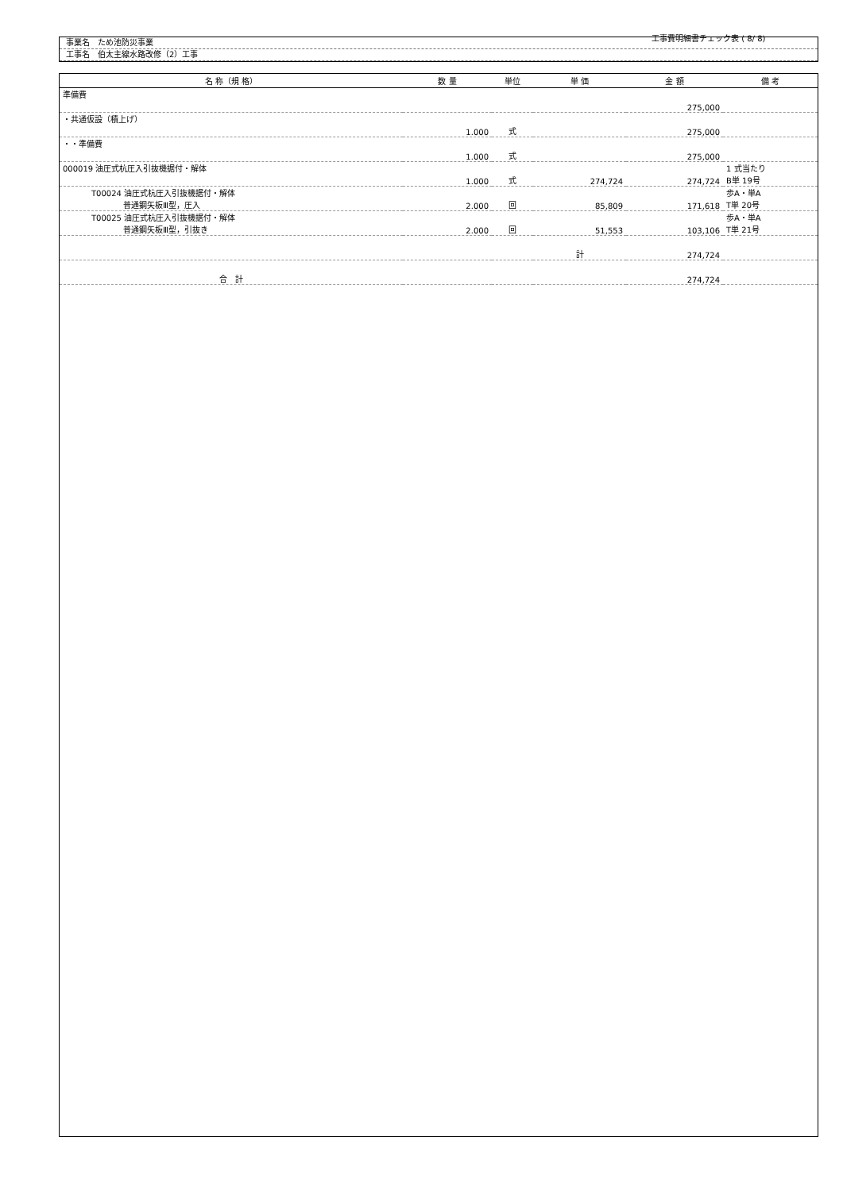工事費明細書チェック表 ( 8/ 8)
事業名　ため池防災事業
工事名　伯太主線水路改修（2）工事
| 名 称（規 格） | 数 量 | 単位 | 単 価 | 金 額 | 備 考 |
| --- | --- | --- | --- | --- | --- |
| 準備費 | | | | | |
| | | | | 275,000 | |
| ・共通仮設（積上げ） | | | | | |
| | 1.000 | 式 | | 275,000 | |
| ・・準備費 | | | | | |
| | 1.000 | 式 | | 275,000 | |
| 000019 油圧式杭圧入引抜機据付・解体 | | | | | 1 式当たり |
| | 1.000 | 式 | 274,724 | 274,724 | B単 19号 |
| T00024 油圧式杭圧入引抜機据付・解体 | | | | | 歩A・単A |
| 普通鋼矢板Ⅲ型，圧入 | 2.000 | 回 | 85,809 | 171,618 | T単 20号 |
| T00025 油圧式杭圧入引抜機据付・解体 | | | | | 歩A・単A |
| 普通鋼矢板Ⅲ型，引抜き | 2.000 | 回 | 51,553 | 103,106 | T単 21号 |
| | | | 計 | 274,724 | |
| 合 計 | | | | 274,724 | |